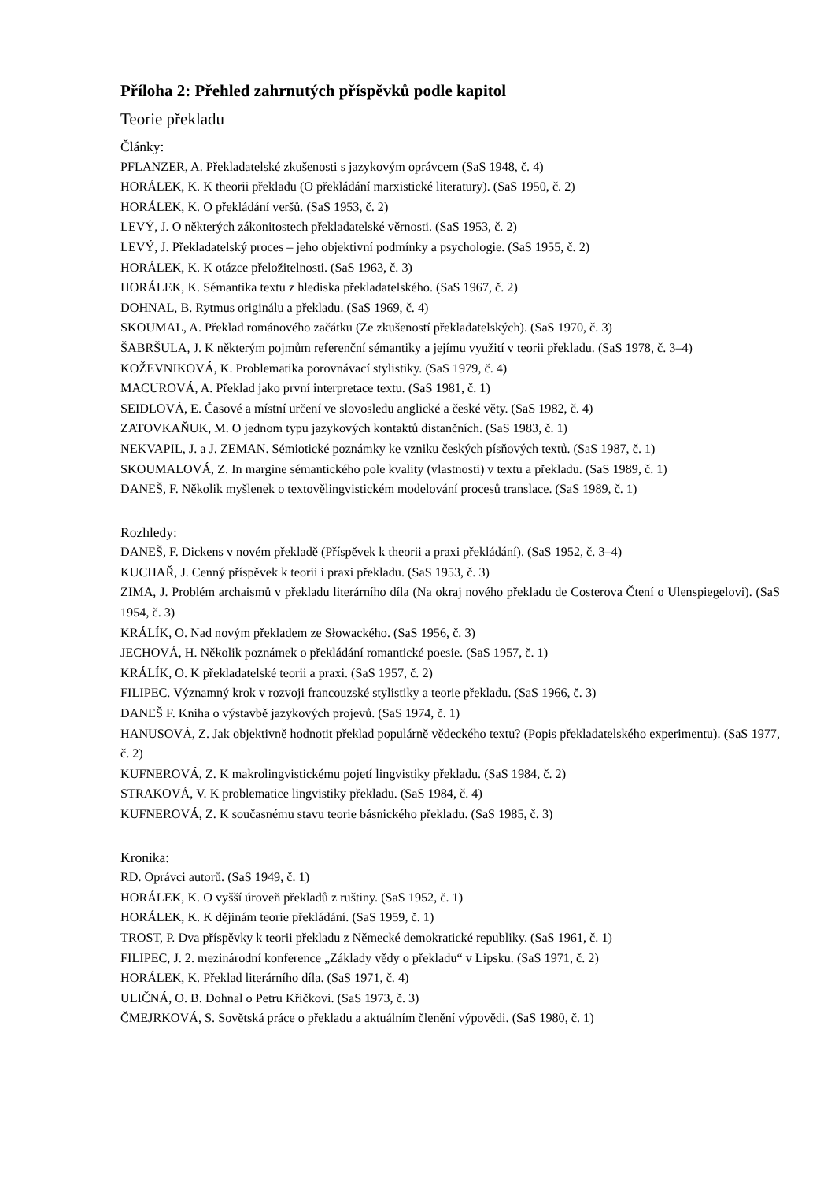Příloha 2: Přehled zahrnutých příspěvků podle kapitol
Teorie překladu
Články:
PFLANZER, A. Překladatelské zkušenosti s jazykovým oprávcem (SaS 1948, č. 4)
HORÁLEK, K. K theorii překladu (O překládání marxistické literatury). (SaS 1950, č. 2)
HORÁLEK, K. O překládání veršů. (SaS 1953, č. 2)
LEVÝ, J. O některých zákonitostech překladatelské věrnosti. (SaS 1953, č. 2)
LEVÝ, J. Překladatelský proces – jeho objektivní podmínky a psychologie. (SaS 1955, č. 2)
HORÁLEK, K. K otázce přeložitelnosti. (SaS 1963, č. 3)
HORÁLEK, K. Sémantika textu z hlediska překladatelského. (SaS 1967, č. 2)
DOHNAL, B. Rytmus originálu a překladu. (SaS 1969, č. 4)
SKOUMAL, A. Překlad románového začátku (Ze zkušeností překladatelských). (SaS 1970, č. 3)
ŠABRŠULA, J. K některým pojmům referenční sémantiky a jejímu využití v teorii překladu. (SaS 1978, č. 3–4)
KOŽEVNIKOVÁ, K. Problematika porovnávací stylistiky. (SaS 1979, č. 4)
MACUROVÁ, A. Překlad jako první interpretace textu. (SaS 1981, č. 1)
SEIDLOVÁ, E. Časové a místní určení ve slovosledu anglické a české věty. (SaS 1982, č. 4)
ZATOVKAŇUK, M. O jednom typu jazykových kontaktů distančních. (SaS 1983, č. 1)
NEKVAPIL, J. a J. ZEMAN. Sémiotické poznámky ke vzniku českých písňových textů. (SaS 1987, č. 1)
SKOUMALOVÁ, Z. In margine sémantického pole kvality (vlastnosti) v textu a překladu. (SaS 1989, č. 1)
DANEŠ, F. Několik myšlenek o textovělingvistickém modelování procesů translace. (SaS 1989, č. 1)
Rozhledy:
DANEŠ, F. Dickens v novém překladě (Příspěvek k theorii a praxi překládání). (SaS 1952, č. 3–4)
KUCHAŘ, J. Cenný příspěvek k teorii i praxi překladu. (SaS 1953, č. 3)
ZIMA, J. Problém archaismů v překladu literárního díla (Na okraj nového překladu de Costerova Čtení o Ulenspiegelovi). (SaS 1954, č. 3)
KRÁLÍK, O. Nad novým překladem ze Słowackého. (SaS 1956, č. 3)
JECHOVÁ, H. Několik poznámek o překládání romantické poesie. (SaS 1957, č. 1)
KRÁLÍK, O. K překladatelské teorii a praxi. (SaS 1957, č. 2)
FILIPEC. Významný krok v rozvoji francouzské stylistiky a teorie překladu. (SaS 1966, č. 3)
DANEŠ F. Kniha o výstavbě jazykových projevů. (SaS 1974, č. 1)
HANUSOVÁ, Z. Jak objektivně hodnotit překlad populárně vědeckého textu? (Popis překladatelského experimentu). (SaS 1977, č. 2)
KUFNEROVÁ, Z. K makrolingvistickému pojetí lingvistiky překladu. (SaS 1984, č. 2)
STRAKOVÁ, V. K problematice lingvistiky překladu. (SaS 1984, č. 4)
KUFNEROVÁ, Z. K současnému stavu teorie básnického překladu. (SaS 1985, č. 3)
Kronika:
RD. Oprávci autorů. (SaS 1949, č. 1)
HORÁLEK, K. O vyšší úroveň překladů z ruštiny. (SaS 1952, č. 1)
HORÁLEK, K. K dějinám teorie překládání. (SaS 1959, č. 1)
TROST, P. Dva příspěvky k teorii překladu z Německé demokratické republiky. (SaS 1961, č. 1)
FILIPEC, J. 2. mezinárodní konference „Základy vědy o překladu“ v Lipsku. (SaS 1971, č. 2)
HORÁLEK, K. Překlad literárního díla. (SaS 1971, č. 4)
ULIČNÁ, O. B. Dohnal o Petru Křičkovi. (SaS 1973, č. 3)
ČMEJRKOVÁ, S. Sovětská práce o překladu a aktuálním členění výpovědi. (SaS 1980, č. 1)